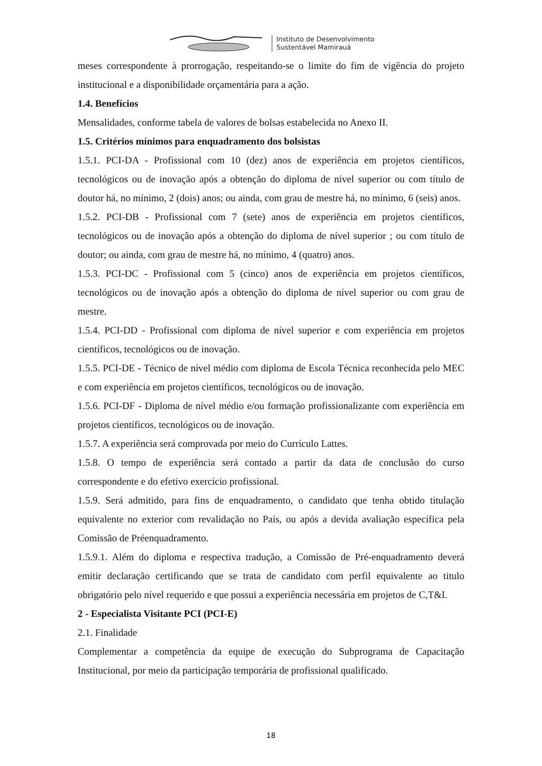Instituto de Desenvolvimento
Sustentável Mamirauá
meses correspondente à prorrogação, respeitando-se o limite do fim de vigência do projeto institucional e a disponibilidade orçamentária para a ação.
1.4. Benefícios
Mensalidades, conforme tabela de valores de bolsas estabelecida no Anexo II.
1.5. Critérios mínimos para enquadramento dos bolsistas
1.5.1. PCI-DA - Profissional com 10 (dez) anos de experiência em projetos científicos, tecnológicos ou de inovação após a obtenção do diploma de nível superior ou com título de doutor há, no mínimo, 2 (dois) anos; ou ainda, com grau de mestre há, no mínimo, 6 (seis) anos.
1.5.2. PCI-DB - Profissional com 7 (sete) anos de experiência em projetos científicos, tecnológicos ou de inovação após a obtenção do diploma de nível superior ; ou com título de doutor; ou ainda, com grau de mestre há, no mínimo, 4 (quatro) anos.
1.5.3. PCI-DC - Profissional com 5 (cinco) anos de experiência em projetos científicos, tecnológicos ou de inovação após a obtenção do diploma de nível superior ou com grau de mestre.
1.5.4. PCI-DD - Profissional com diploma de nível superior e com experiência em projetos científicos, tecnológicos ou de inovação.
1.5.5. PCI-DE - Técnico de nível médio com diploma de Escola Técnica reconhecida pelo MEC e com experiência em projetos científicos, tecnológicos ou de inovação.
1.5.6. PCI-DF - Diploma de nível médio e/ou formação profissionalizante com experiência em projetos científicos, tecnológicos ou de inovação.
1.5.7. A experiência será comprovada por meio do Currículo Lattes.
1.5.8. O tempo de experiência será contado a partir da data de conclusão do curso correspondente e do efetivo exercício profissional.
1.5.9. Será admitido, para fins de enquadramento, o candidato que tenha obtido titulação equivalente no exterior com revalidação no País, ou após a devida avaliação específica pela Comissão de Préenquadramento.
1.5.9.1. Além do diploma e respectiva tradução, a Comissão de Pré-enquadramento deverá emitir declaração certificando que se trata de candidato com perfil equivalente ao titulo obrigatório pelo nível requerido e que possui a experiência necessária em projetos de C,T&I.
2 - Especialista Visitante PCI (PCI-E)
2.1. Finalidade
Complementar a competência da equipe de execução do Subprograma de Capacitação Institucional, por meio da participação temporária de profissional qualificado.
18